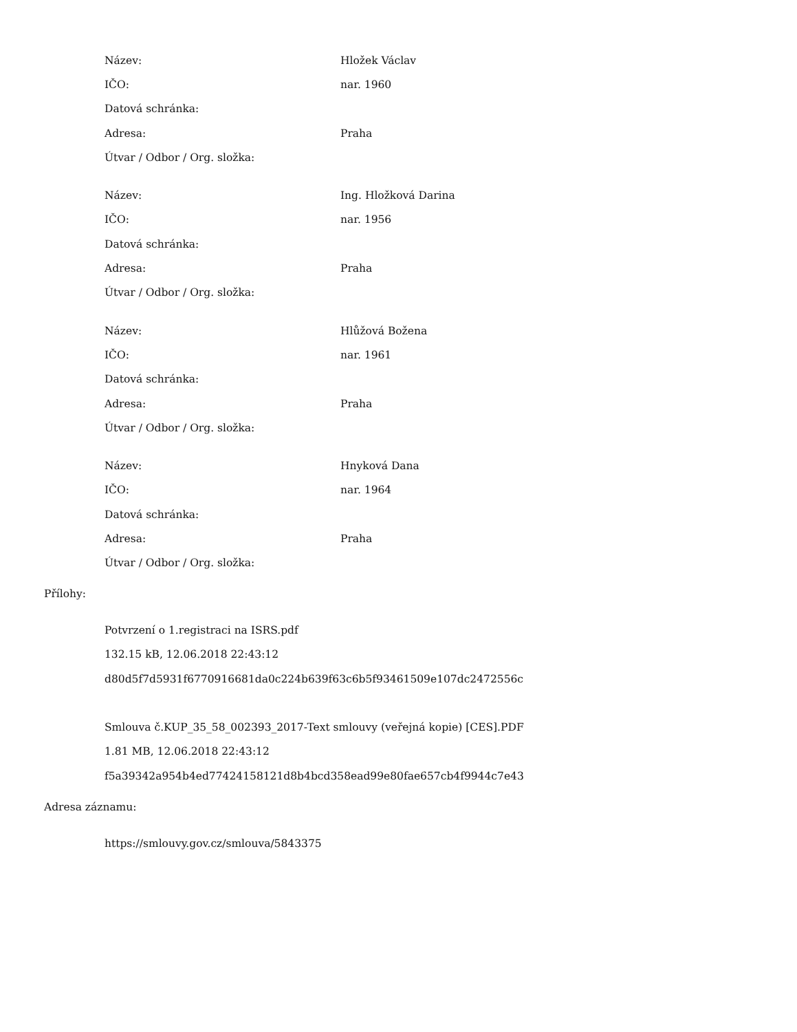| Název: | Hložek Václav |
| IČO: | nar. 1960 |
| Datová schránka: | |
| Adresa: | Praha |
| Útvar / Odbor / Org. složka: | |
| Název: | Ing. Hložková Darina |
| IČO: | nar. 1956 |
| Datová schránka: | |
| Adresa: | Praha |
| Útvar / Odbor / Org. složka: | |
| Název: | Hlůžová Božena |
| IČO: | nar. 1961 |
| Datová schránka: | |
| Adresa: | Praha |
| Útvar / Odbor / Org. složka: | |
| Název: | Hnyková Dana |
| IČO: | nar. 1964 |
| Datová schránka: | |
| Adresa: | Praha |
| Útvar / Odbor / Org. složka: | |
Přílohy:
Potvrzení o 1.registraci na ISRS.pdf
132.15 kB, 12.06.2018 22:43:12
d80d5f7d5931f6770916681da0c224b639f63c6b5f93461509e107dc2472556c
Smlouva č.KUP_35_58_002393_2017-Text smlouvy (veřejná kopie) [CES].PDF
1.81 MB, 12.06.2018 22:43:12
f5a39342a954b4ed77424158121d8b4bcd358ead99e80fae657cb4f9944c7e43
Adresa záznamu:
https://smlouvy.gov.cz/smlouva/5843375